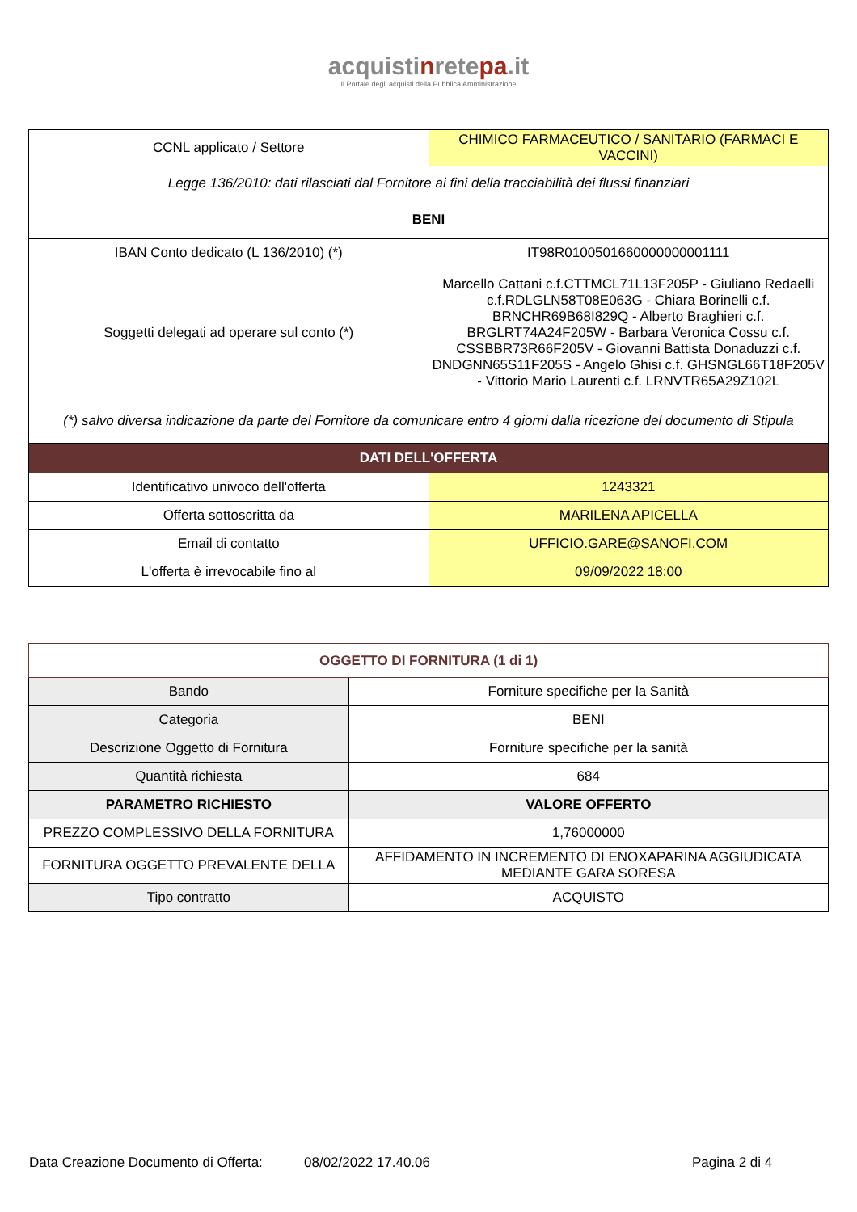acquistinretepa.it
Il Portale degli acquisti della Pubblica Amministrazione
| CCNL applicato / Settore | CHIMICO FARMACEUTICO / SANITARIO (FARMACI E VACCINI) |
| Legge 136/2010: dati rilasciati dal Fornitore ai fini della tracciabilità dei flussi finanziari | |
| BENI | |
| IBAN Conto dedicato (L 136/2010) (*) | IT98R0100501660000000001111 |
| Soggetti delegati ad operare sul conto (*) | Marcello Cattani c.f.CTTMCL71L13F205P - Giuliano Redaelli c.f.RDLGLN58T08E063G - Chiara Borinelli c.f. BRNCHR69B68I829Q - Alberto Braghieri c.f. BRGLRT74A24F205W - Barbara Veronica Cossu c.f. CSSBBR73R66F205V - Giovanni Battista Donaduzzi c.f. DNDGNN65S11F205S - Angelo Ghisi c.f. GHSNGL66T18F205V - Vittorio Mario Laurenti c.f. LRNVTR65A29Z102L |
| (*) salvo diversa indicazione da parte del Fornitore da comunicare entro 4 giorni dalla ricezione del documento di Stipula | |
| DATI DELL'OFFERTA | |
| Identificativo univoco dell'offerta | 1243321 |
| Offerta sottoscritta da | MARILENA APICELLA |
| Email di contatto | UFFICIO.GARE@SANOFI.COM |
| L'offerta è irrevocabile fino al | 09/09/2022 18:00 |
| OGGETTO DI FORNITURA (1 di 1) | |
| Bando | Forniture specifiche per la Sanità |
| Categoria | BENI |
| Descrizione Oggetto di Fornitura | Forniture specifiche per la sanità |
| Quantità richiesta | 684 |
| PARAMETRO RICHIESTO | VALORE OFFERTO |
| PREZZO COMPLESSIVO DELLA FORNITURA | 1,76000000 |
| FORNITURA OGGETTO PREVALENTE DELLA | AFFIDAMENTO IN INCREMENTO DI ENOXAPARINA AGGIUDICATA MEDIANTE GARA SORESA |
| Tipo contratto | ACQUISTO |
Data Creazione Documento di Offerta: 08/02/2022 17.40.06 Pagina 2 di 4